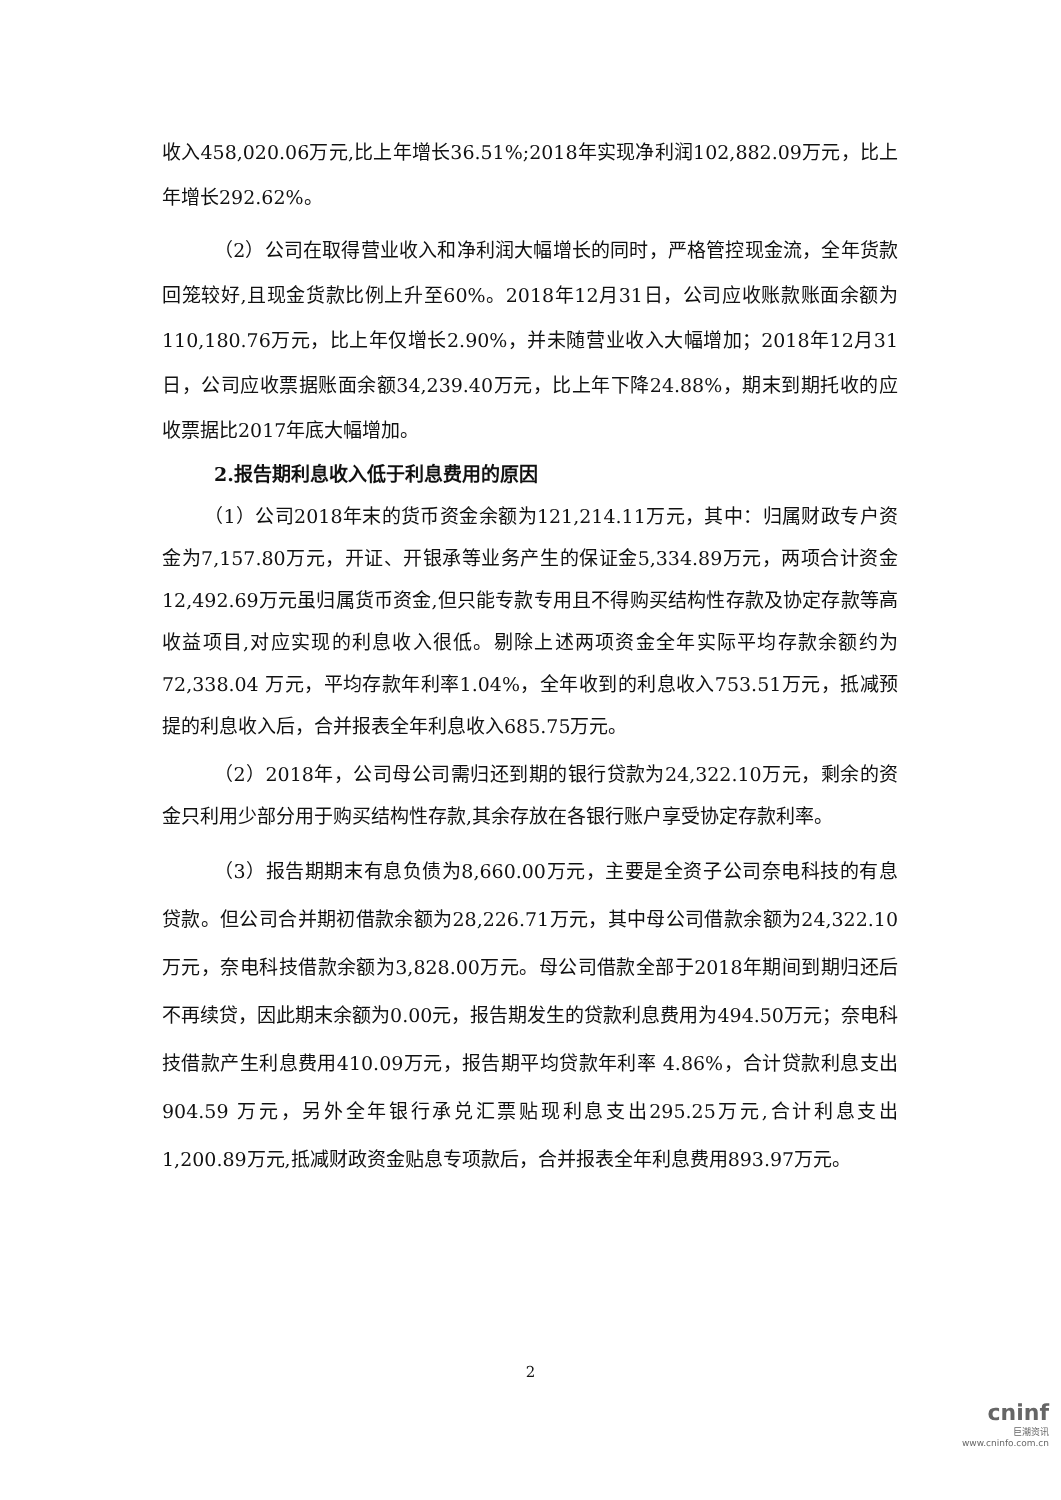收入458,020.06万元,比上年增长36.51%;2018年实现净利润102,882.09万元，比上年增长292.62%。
（2）公司在取得营业收入和净利润大幅增长的同时，严格管控现金流，全年货款回笼较好,且现金货款比例上升至60%。2018年12月31日，公司应收账款账面余额为110,180.76万元，比上年仅增长2.90%，并未随营业收入大幅增加；2018年12月31日，公司应收票据账面余额34,239.40万元，比上年下降24.88%，期末到期托收的应收票据比2017年底大幅增加。
2.报告期利息收入低于利息费用的原因
（1）公司2018年末的货币资金余额为121,214.11万元，其中：归属财政专户资金为7,157.80万元，开证、开银承等业务产生的保证金5,334.89万元，两项合计资金12,492.69万元虽归属货币资金,但只能专款专用且不得购买结构性存款及协定存款等高收益项目,对应实现的利息收入很低。剔除上述两项资金全年实际平均存款余额约为72,338.04 万元，平均存款年利率1.04%，全年收到的利息收入753.51万元，抵减预提的利息收入后，合并报表全年利息收入685.75万元。
（2）2018年，公司母公司需归还到期的银行贷款为24,322.10万元，剩余的资金只利用少部分用于购买结构性存款,其余存放在各银行账户享受协定存款利率。
（3）报告期期末有息负债为8,660.00万元，主要是全资子公司奈电科技的有息贷款。但公司合并期初借款余额为28,226.71万元，其中母公司借款余额为24,322.10万元，奈电科技借款余额为3,828.00万元。母公司借款全部于2018年期间到期归还后不再续贷，因此期末余额为0.00元，报告期发生的贷款利息费用为494.50万元；奈电科技借款产生利息费用410.09万元，报告期平均贷款年利率 4.86%，合计贷款利息支出 904.59 万元，另外全年银行承兑汇票贴现利息支出295.25万元,合计利息支出1,200.89万元,抵减财政资金贴息专项款后，合并报表全年利息费用893.97万元。
2
cninf
巨潮资讯
www.cninfo.com.cn